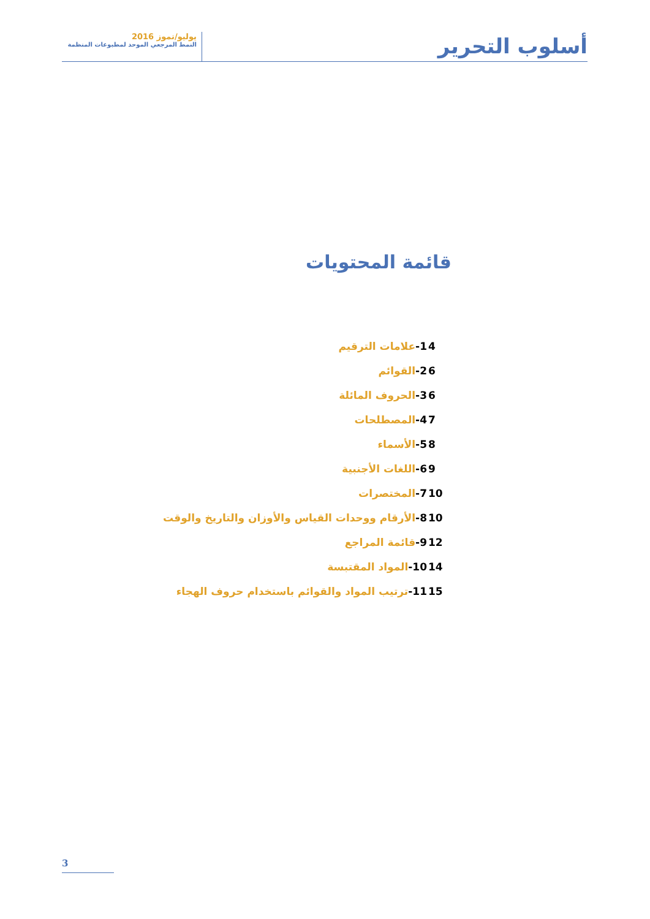أسلوب التحرير
يوليو/تموز 2016
النمط المرجعي الموحد لمطبوعات المنظمة
قائمة المحتويات
| 1- علامات الترقيم | 4 |
| 2- القوائم | 6 |
| 3- الحروف المائلة | 6 |
| 4- المصطلحات | 7 |
| 5- الأسماء | 8 |
| 6- اللغات الأجنبية | 9 |
| 7- المختصرات | 10 |
| 8- الأرقام ووحدات القياس والأوزان والتاريخ والوقت | 10 |
| 9- قائمة المراجع | 12 |
| 10- المواد المقتبسة | 14 |
| 11- ترتيب المواد والقوائم باستخدام حروف الهجاء | 15 |
3